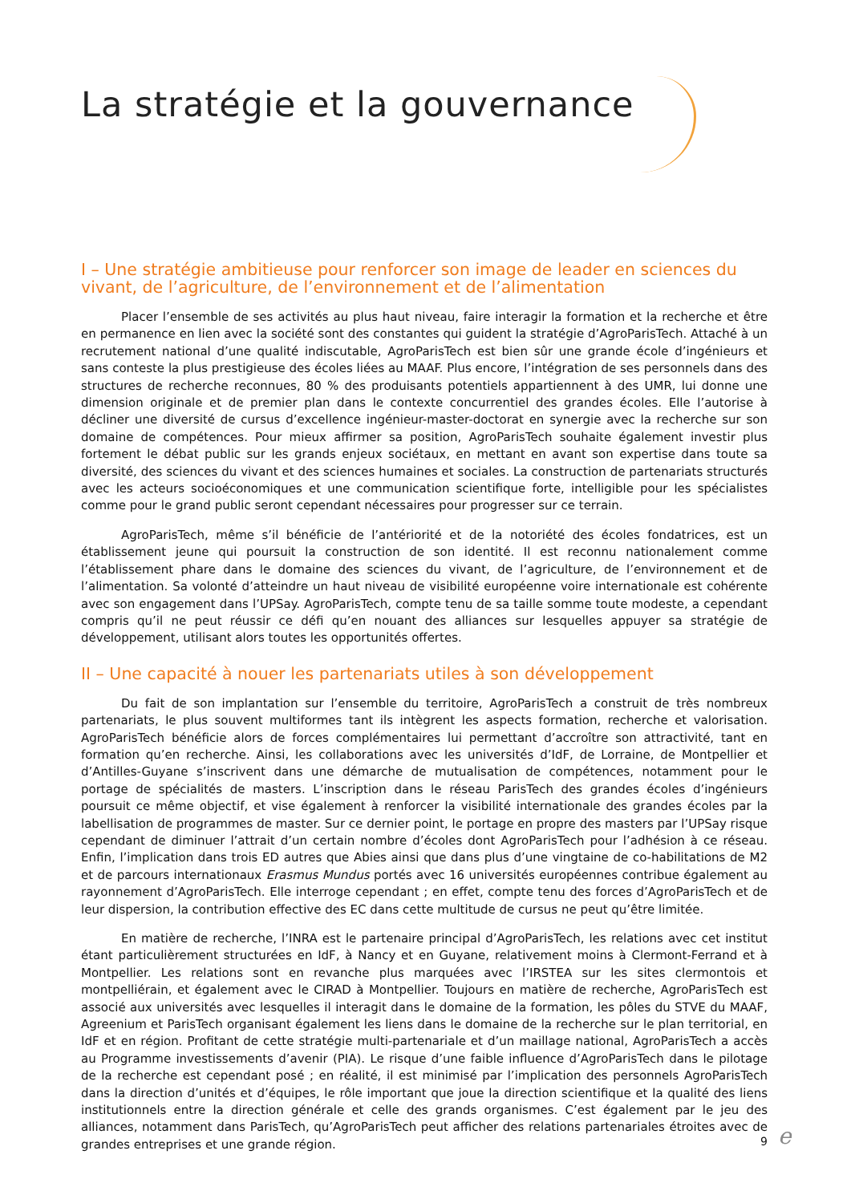La stratégie et la gouvernance
I – Une stratégie ambitieuse pour renforcer son image de leader en sciences du vivant, de l’agriculture, de l’environnement et de l’alimentation
Placer l’ensemble de ses activités au plus haut niveau, faire interagir la formation et la recherche et être en permanence en lien avec la société sont des constantes qui guident la stratégie d’AgroParisTech. Attaché à un recrutement national d’une qualité indiscutable, AgroParisTech est bien sûr une grande école d’ingénieurs et sans conteste la plus prestigieuse des écoles liées au MAAF. Plus encore, l’intégration de ses personnels dans des structures de recherche reconnues, 80 % des produisants potentiels appartiennent à des UMR, lui donne une dimension originale et de premier plan dans le contexte concurrentiel des grandes écoles. Elle l’autorise à décliner une diversité de cursus d’excellence ingénieur-master-doctorat en synergie avec la recherche sur son domaine de compétences. Pour mieux affirmer sa position, AgroParisTech souhaite également investir plus fortement le débat public sur les grands enjeux sociétaux, en mettant en avant son expertise dans toute sa diversité, des sciences du vivant et des sciences humaines et sociales. La construction de partenariats structurés avec les acteurs socioéconomiques et une communication scientifique forte, intelligible pour les spécialistes comme pour le grand public seront cependant nécessaires pour progresser sur ce terrain.
AgroParisTech, même s’il bénéficie de l’antériorité et de la notoriété des écoles fondatrices, est un établissement jeune qui poursuit la construction de son identité. Il est reconnu nationalement comme l’établissement phare dans le domaine des sciences du vivant, de l’agriculture, de l’environnement et de l’alimentation. Sa volonté d’atteindre un haut niveau de visibilité européenne voire internationale est cohérente avec son engagement dans l’UPSay. AgroParisTech, compte tenu de sa taille somme toute modeste, a cependant compris qu’il ne peut réussir ce défi qu’en nouant des alliances sur lesquelles appuyer sa stratégie de développement, utilisant alors toutes les opportunités offertes.
II – Une capacité à nouer les partenariats utiles à son développement
Du fait de son implantation sur l’ensemble du territoire, AgroParisTech a construit de très nombreux partenariats, le plus souvent multiformes tant ils intègrent les aspects formation, recherche et valorisation. AgroParisTech bénéficie alors de forces complémentaires lui permettant d’accroître son attractivité, tant en formation qu’en recherche. Ainsi, les collaborations avec les universités d’IdF, de Lorraine, de Montpellier et d’Antilles-Guyane s’inscrivent dans une démarche de mutualisation de compétences, notamment pour le portage de spécialités de masters. L’inscription dans le réseau ParisTech des grandes écoles d’ingénieurs poursuit ce même objectif, et vise également à renforcer la visibilité internationale des grandes écoles par la labellisation de programmes de master. Sur ce dernier point, le portage en propre des masters par l’UPSay risque cependant de diminuer l’attrait d’un certain nombre d’écoles dont AgroParisTech pour l’adhésion à ce réseau. Enfin, l’implication dans trois ED autres que Abies ainsi que dans plus d’une vingtaine de co-habilitations de M2 et de parcours internationaux Erasmus Mundus portés avec 16 universités européennes contribue également au rayonnement d’AgroParisTech. Elle interroge cependant ; en effet, compte tenu des forces d’AgroParisTech et de leur dispersion, la contribution effective des EC dans cette multitude de cursus ne peut qu’être limitée.
En matière de recherche, l’INRA est le partenaire principal d’AgroParisTech, les relations avec cet institut étant particulièrement structurées en IdF, à Nancy et en Guyane, relativement moins à Clermont-Ferrand et à Montpellier. Les relations sont en revanche plus marquées avec l’IRSTEA sur les sites clermontois et montpelliérain, et également avec le CIRAD à Montpellier. Toujours en matière de recherche, AgroParisTech est associé aux universités avec lesquelles il interagit dans le domaine de la formation, les pôles du STVE du MAAF, Agreenium et ParisTech organisant également les liens dans le domaine de la recherche sur le plan territorial, en IdF et en région. Profitant de cette stratégie multi-partenariale et d’un maillage national, AgroParisTech a accès au Programme investissements d’avenir (PIA). Le risque d’une faible influence d’AgroParisTech dans le pilotage de la recherche est cependant posé ; en réalité, il est minimisé par l’implication des personnels AgroParisTech dans la direction d’unités et d’équipes, le rôle important que joue la direction scientifique et la qualité des liens institutionnels entre la direction générale et celle des grands organismes. C’est également par le jeu des alliances, notamment dans ParisTech, qu’AgroParisTech peut afficher des relations partenariales étroites avec de grandes entreprises et une grande région.
9 e